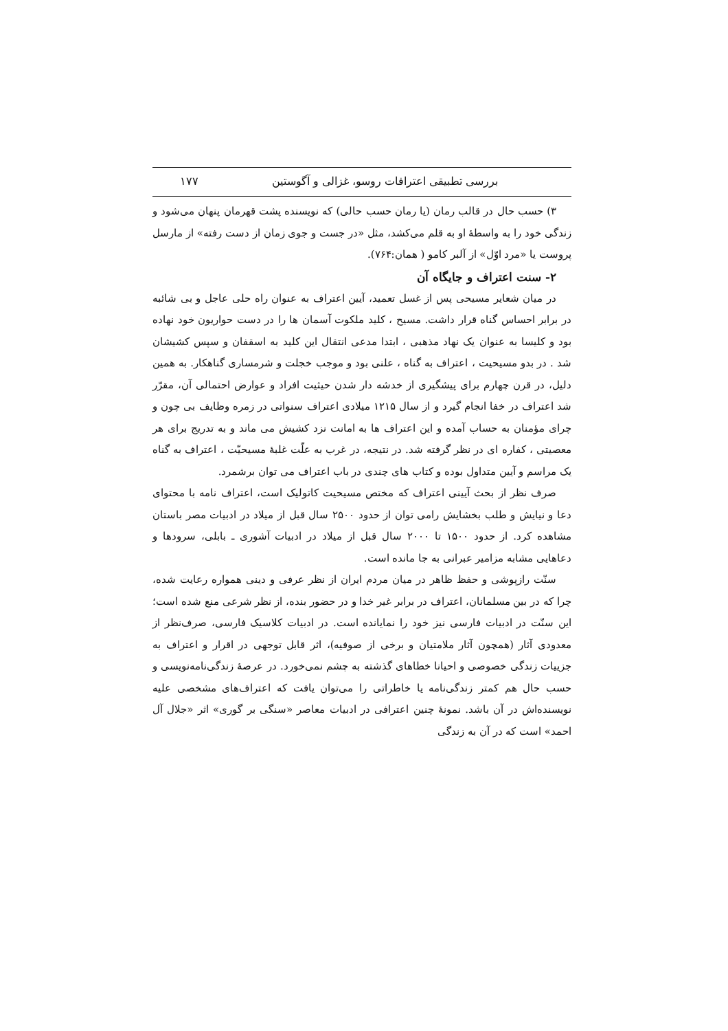بررسی تطبیقی اعترافات روسو، غزالی و آگوستین ۱۷۷
۳) حسب حال در قالب رمان (یا رمان حسب حالی) که نویسنده پشت قهرمان پنهان می‌شود و زندگی خود را به واسطهٔ او به قلم می‌کشد، مثل «در جست و جوی زمان از دست رفته» از مارسل پروست یا «مرد اوّل» از آلبر کامو ( همان:۷۶۴).
۲- سنت اعتراف و جایگاه آن
در میان شعایر مسیحی پس از غسل تعمید، آیین اعتراف به عنوان راه حلی عاجل و بی شائبه در برابر احساس گناه قرار داشت. مسیح ، کلید ملکوت آسمان ها را در دست حواریون خود نهاده بود و کلیسا به عنوان یک نهاد مذهبی ، ابتدا مدعی انتقال این کلید به اسقفان و سپس کشیشان شد . در بدو مسیحیت ، اعتراف به گناه ، علنی بود و موجب خجلت و شرمساری گناهکار. به همین دلیل، در قرن چهارم برای پیشگیری از خدشه دار شدن حیثیت افراد و عوارض احتمالی آن، مقرّر شد اعتراف در خفا انجام گیرد و از سال ۱۲۱۵ میلادی اعتراف سنواتی در زمره وظایف بی چون و چرای مؤمنان به حساب آمده و این اعتراف ها به امانت نزد کشیش می ماند و به تدریج برای هر معصیتی ، کفاره ای در نظر گرفته شد. در نتیجه، در غرب به علّت غلبهٔ مسیحیّت ، اعتراف به گناه یک مراسم و آیین متداول بوده و کتاب های چندی در باب اعتراف می توان برشمرد.
صرف نظر از بحث آیینی اعتراف که مختص مسیحیت کاتولیک است، اعتراف نامه با محتوای دعا و نیایش و طلب بخشایش رامی توان از حدود ۲۵۰۰ سال قبل از میلاد در ادبیات مصر باستان مشاهده کرد. از حدود ۱۵۰۰ تا ۲۰۰۰ سال قبل از میلاد در ادبیات آشوری ـ بابلی، سرودها و دعاهایی مشابه مزامیر عبرانی به جا مانده است.
سنّت رازپوشی و حفظ ظاهر در میان مردم ایران از نظر عرفی و دینی همواره رعایت شده، چرا که در بین مسلمانان، اعتراف در برابر غیر خدا و در حضور بنده، از نظر شرعی منع شده است؛ این سنّت در ادبیات فارسی نیز خود را نمایانده است. در ادبیات کلاسیک فارسی، صرف‌نظر از معدودی آثار (همچون آثار ملامتیان و برخی از صوفیه)، اثر قابل توجهی در اقرار و اعتراف به جزییات زندگی خصوصی و احیانا خطاهای گذشته به چشم نمی‌خورد. در عرصهٔ زندگی‌نامه‌نویسی و حسب حال هم کمتر زندگی‌نامه یا خاطراتی را می‌توان یافت که اعتراف‌های مشخصی علیه نویسنده‌اش در آن باشد. نمونهٔ چنین اعترافی در ادبیات معاصر «سنگی بر گوری» اثر «جلال آل احمد» است که در آن به زندگی